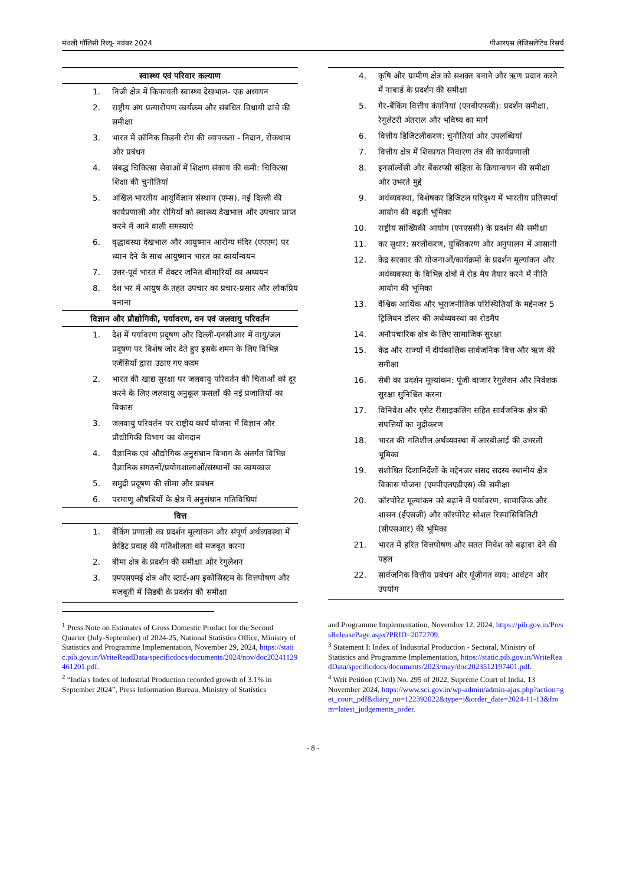मंथली पॉलिसी रिव्यू- नवंबर 2024 पीआरएस लेजिसलेटिव रिसर्च
| स्वास्थ्य एवं परिवार कल्याण | |
| --- | --- |
| 1. | निजी क्षेत्र में किफायती स्वास्थ्य देखभाल- एक अध्ययन |
| 2. | राष्ट्रीय अंग प्रत्यारोपण कार्यक्रम और संबंधित विधायी ढांचे की समीक्षा |
| 3. | भारत में क्रॉनिक किडनी रोग की व्यापकता - निदान, रोकथाम और प्रबंधन |
| 4. | संबद्ध चिकित्सा सेवाओं में शिक्षण संकाय की कमी: चिकित्सा शिक्षा की चुनौतियां |
| 5. | अखिल भारतीय आयुर्विज्ञान संस्थान (एम्स), नई दिल्ली की कार्यप्रणाली और रोगियों को स्वास्थ्य देखभाल और उपचार प्राप्त करने में आने वाली समस्याएं |
| 6. | वृद्धावस्था देखभाल और आयुष्मान आरोग्य मंदिर (एएएम) पर ध्यान देने के साथ आयुष्मान भारत का कार्यान्वयन |
| 7. | उत्तर-पूर्व भारत में वेक्टर जनित बीमारियों का अध्ययन |
| 8. | देश भर में आयुष के तहत उपचार का प्रचार-प्रसार और लोकप्रिय बनाना |
| विज्ञान और प्रौद्योगिकी, पर्यावरण, वन एवं जलवायु परिवर्तन | |
| 1. | देश में पर्यावरण प्रदूषण और दिल्ली-एनसीआर में वायु/जल प्रदूषण पर विशेष जोर देते हुए इसके शमन के लिए विभिन्न एजेंसियों द्वारा उठाए गए कदम |
| 2. | भारत की खाद्य सुरक्षा पर जलवायु परिवर्तन की चिंताओं को दूर करने के लिए जलवायु अनुकूल फसलों की नई प्रजातियों का विकास |
| 3. | जलवायु परिवर्तन पर राष्ट्रीय कार्य योजना में विज्ञान और प्रौद्योगिकी विभाग का योगदान |
| 4. | वैज्ञानिक एवं औद्योगिक अनुसंधान विभाग के अंतर्गत विभिन्न वैज्ञानिक संगठनों/प्रयोगशालाओं/संस्थानों का कामकाज |
| 5. | समुद्री प्रदूषण की सीमा और प्रबंधन |
| 6. | परमाणु औषधियों के क्षेत्र में अनुसंधान गतिविधियां |
| वित्त | |
| 1. | बैंकिंग प्रणाली का प्रदर्शन मूल्यांकन और संपूर्ण अर्थव्यवस्था में क्रेडिट प्रवाह की गतिशीलता को मजबूत करना |
| 2. | बीमा क्षेत्र के प्रदर्शन की समीक्षा और रेगुलेशन |
| 3. | एमएसएमई क्षेत्र और स्टार्ट-अप इकोसिस्टम के वित्तपोषण और मजबूती में सिडबी के प्रदर्शन की समीक्षा |
| 4. | कृषि और ग्रामीण क्षेत्र को सशक्त बनाने और ऋण प्रदान करने में नाबार्ड के प्रदर्शन की समीक्षा |
| 5. | गैर-बैंकिंग वित्तीय कंपनियां (एनबीएफसी): प्रदर्शन समीक्षा, रेगुलेटरी अंतराल और भविष्य का मार्ग |
| 6. | वित्तीय डिजिटलीकरण: चुनौतियां और उपलब्धियां |
| 7. | वित्तीय क्षेत्र में शिकायत निवारण तंत्र की कार्यप्रणाली |
| 8. | इनसॉल्वेंसी और बैंकरप्सी संहिता के क्रियान्वयन की समीक्षा और उभरते मुद्दे |
| 9. | अर्थव्यवस्था, विशेषकर डिजिटल परिदृश्य में भारतीय प्रतिस्पर्धा आयोग की बढ़ती भूमिका |
| 10. | राष्ट्रीय सांख्यिकी आयोग (एनएससी) के प्रदर्शन की समीक्षा |
| 11. | कर सुधार: सरलीकरण, युक्तिकरण और अनुपालन में आसानी |
| 12. | केंद्र सरकार की योजनाओं/कार्यक्रमों के प्रदर्शन मूल्यांकन और अर्थव्यवस्था के विभिन्न क्षेत्रों में रोड मैप तैयार करने में नीति आयोग की भूमिका |
| 13. | वैश्विक आर्थिक और भूराजनीतिक परिस्थितियों के मद्देनजर 5 ट्रिलियन डॉलर की अर्थव्यवस्था का रोडमैप |
| 14. | अनौपचारिक क्षेत्र के लिए सामाजिक सुरक्षा |
| 15. | केंद्र और राज्यों में दीर्घकालिक सार्वजनिक वित्त और ऋण की समीक्षा |
| 16. | सेबी का प्रदर्शन मूल्यांकन: पूंजी बाजार रेगुलेशन और निवेशक सुरक्षा सुनिश्चित करना |
| 17. | विनिवेश और एसेट रीसाइकलिंग सहित सार्वजनिक क्षेत्र की संपत्तियों का मुद्रीकरण |
| 18. | भारत की गतिशील अर्थव्यवस्था में आरबीआई की उभरती भूमिका |
| 19. | संशोधित दिशानिर्देशों के मद्देनजर संसद सदस्य स्थानीय क्षेत्र विकास योजना (एमपीएलएडीएस) की समीक्षा |
| 20. | कॉरपोरेट मूल्यांकन को बढ़ाने में पर्यावरण, सामाजिक और शासन (ईएसजी) और कॉरपोरेट सोशल रिस्पांसिबिलिटी (सीएसआर) की भूमिका |
| 21. | भारत में हरित वित्तपोषण और सतत निवेश को बढ़ावा देने की पहल |
| 22. | सार्वजनिक वित्तीय प्रबंधन और पूंजीगत व्यय: आवंटन और उपयोग |
<sup>1</sup> Press Note on Estimates of Gross Domestic Product for the Second Quarter (July-September) of 2024-25, National Statistics Office, Ministry of Statistics and Programme Implementation, November 29, 2024, https://static.pib.gov.in/WriteReadData/specificdocs/documents/2024/nov/doc20241129461201.pdf.
<sup>2</sup> “India's Index of Industrial Production recorded growth of 3.1% in September 2024”, Press Information Bureau, Ministry of Statistics
and Programme Implementation, November 12, 2024, https://pib.gov.in/PressReleasePage.aspx?PRID=2072709.
<sup>3</sup> Statement I: Index of Industrial Production - Sectoral, Ministry of Statistics and Programme Implementation, https://static.pib.gov.in/WriteReadData/specificdocs/documents/2023/may/doc2023512197401.pdf.
<sup>4</sup> Writ Petition (Civil) No. 295 of 2022, Supreme Court of India, 13 November 2024, https://www.sci.gov.in/wp-admin/admin-ajax.php?action=get_court_pdf&diary_no=122392022&type=j&order_date=2024-11-13&from=latest_judgements_order.
- 8 -